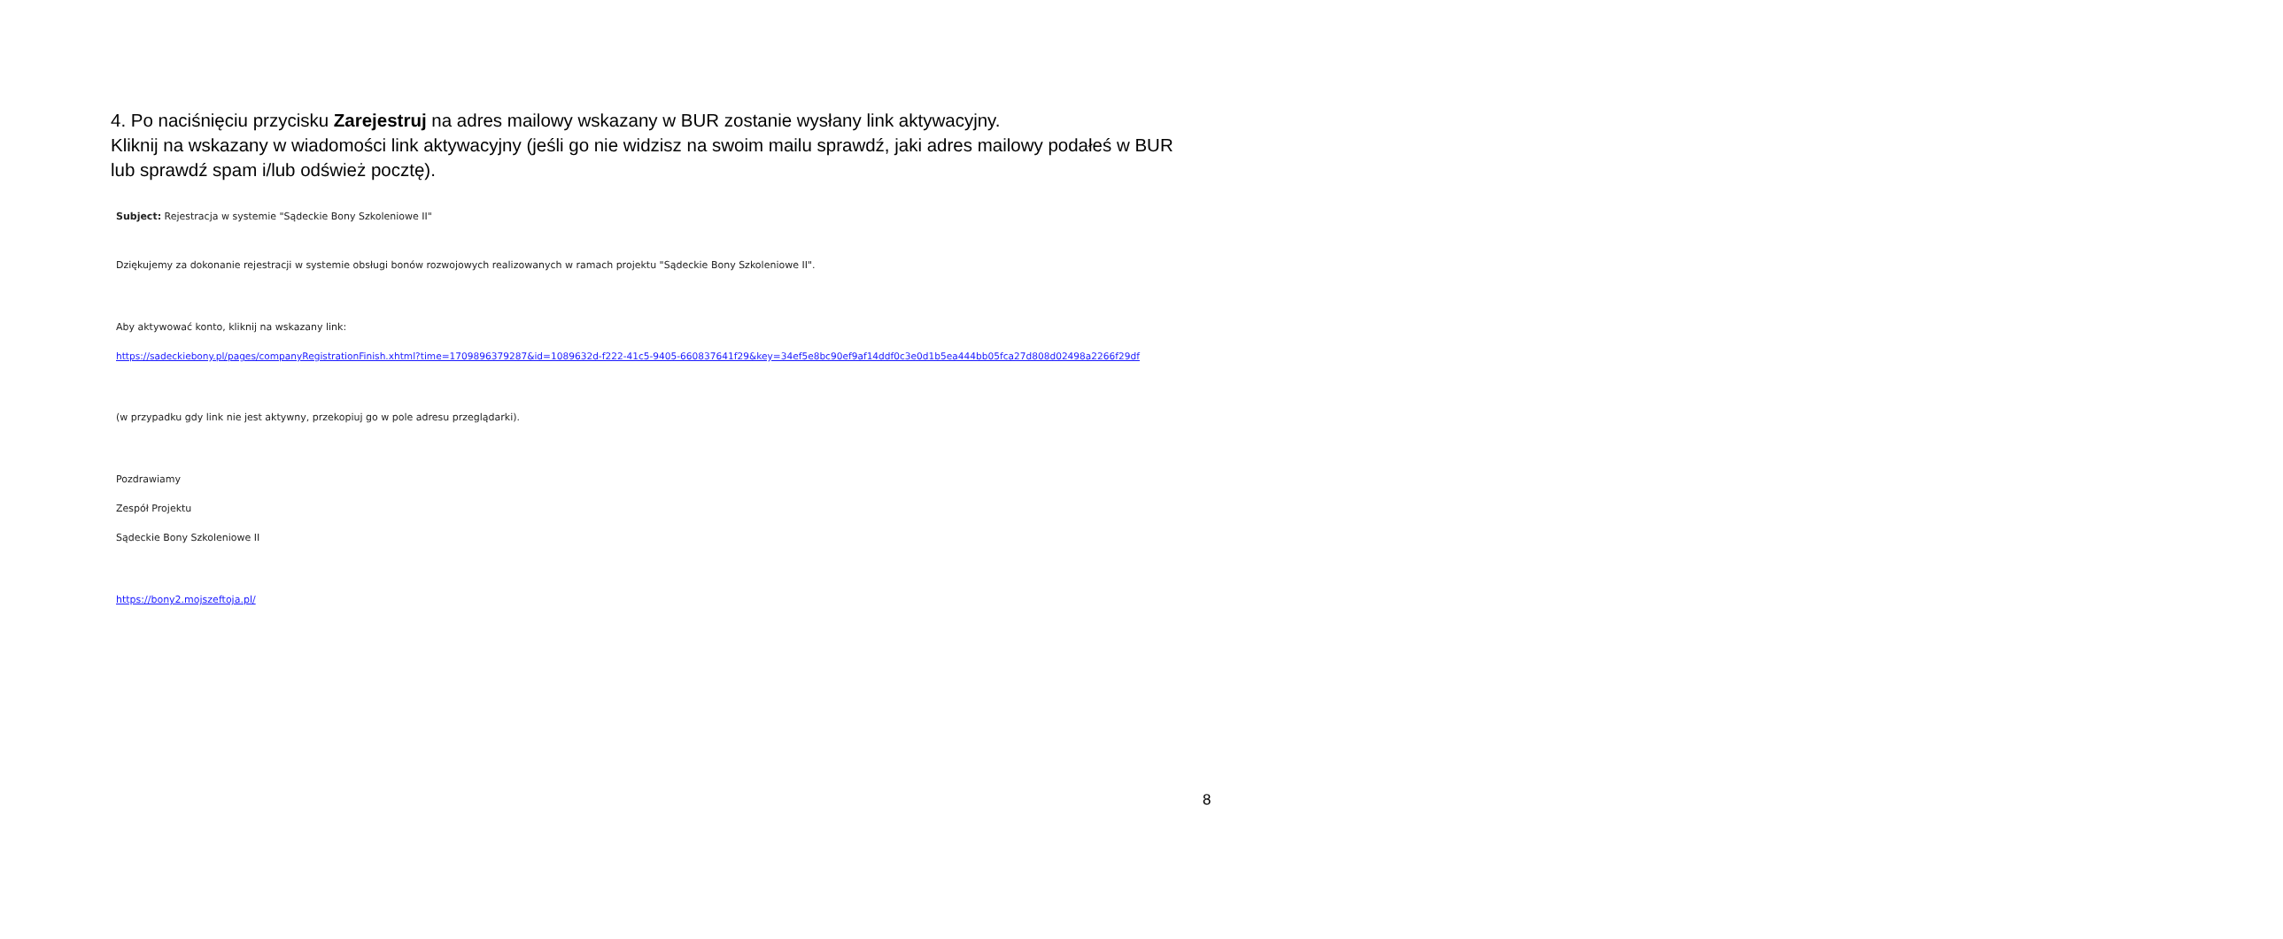4. Po naciśnięciu przycisku Zarejestruj na adres mailowy wskazany w BUR zostanie wysłany link aktywacyjny.
Kliknij na wskazany w wiadomości link aktywacyjny (jeśli go nie widzisz na swoim mailu sprawdź, jaki adres mailowy podałeś w BUR lub sprawdź spam i/lub odśwież pocztę).
Subject: Rejestracja w systemie "Sądeckie Bony Szkoleniowe II"
Dziękujemy za dokonanie rejestracji w systemie obsługi bonów rozwojowych realizowanych w ramach projektu "Sądeckie Bony Szkoleniowe II".
Aby aktywować konto, kliknij na wskazany link:
https://sadeckiebony.pl/pages/companyRegistrationFinish.xhtml?time=1709896379287&id=1089632d-f222-41c5-9405-660837641f29&key=34ef5e8bc90ef9af14ddf0c3e0d1b5ea444bb05fca27d808d02498a2266f29df
(w przypadku gdy link nie jest aktywny, przekopiuj go w pole adresu przeglądarki).
Pozdrawiamy
Zespół Projektu
Sądeckie Bony Szkoleniowe II
https://bony2.mojszeftoja.pl/
8